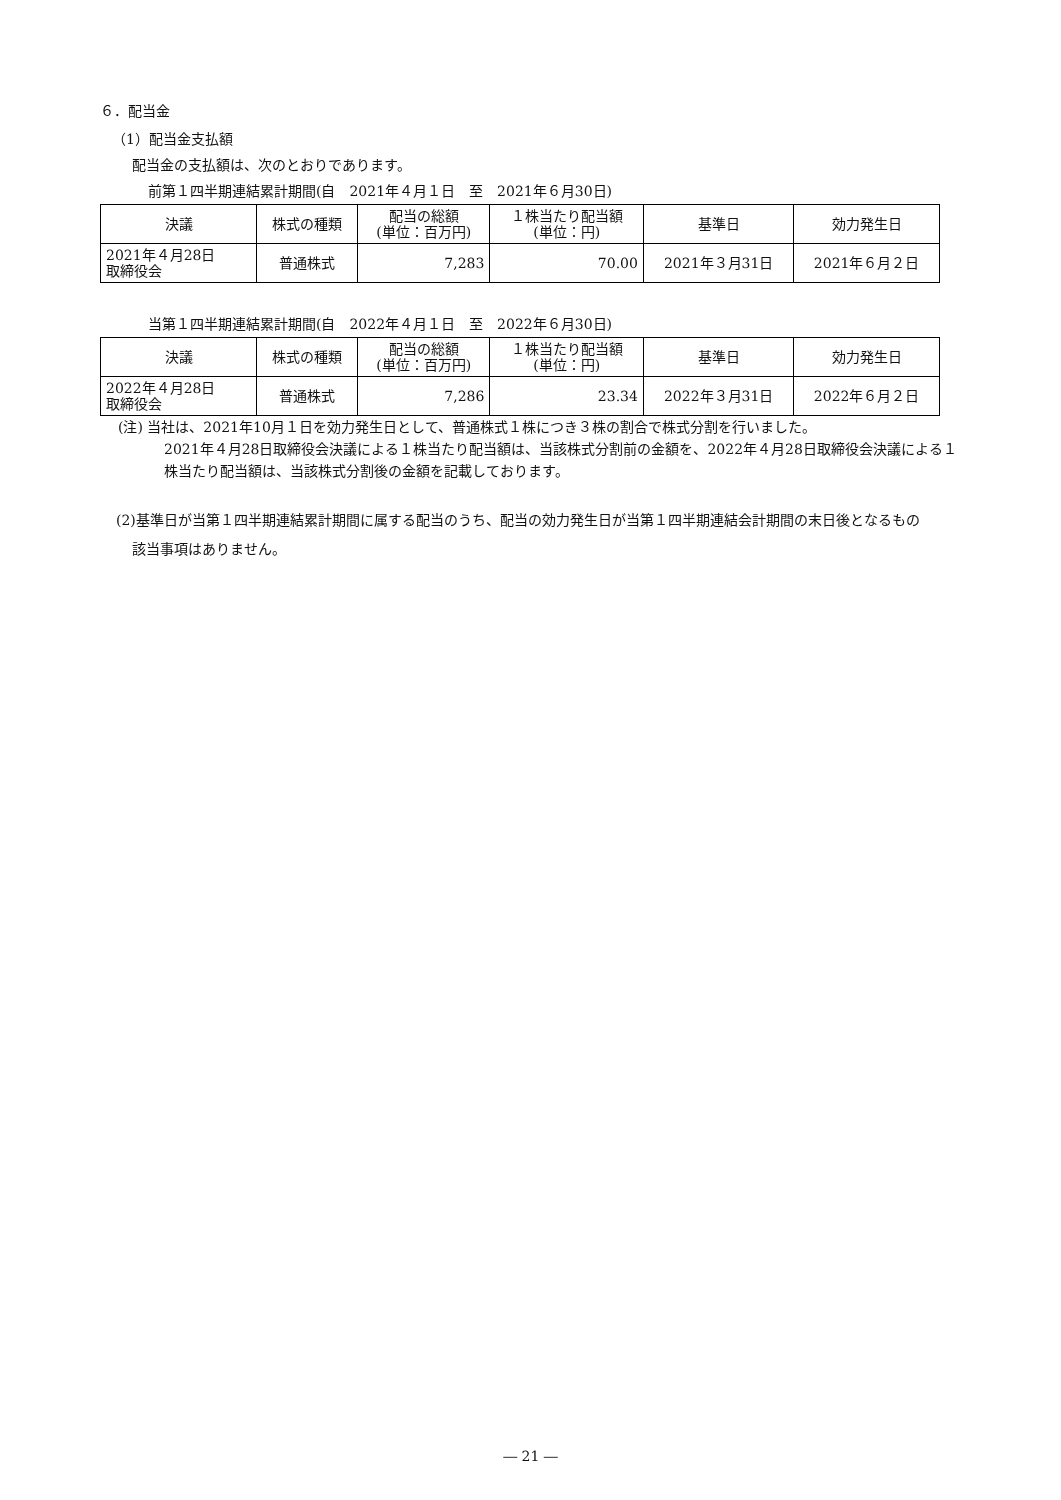６．配当金
（1）配当金支払額
配当金の支払額は、次のとおりであります。
前第１四半期連結累計期間(自　2021年４月１日　至　2021年６月30日)
| 決議 | 株式の種類 | 配当の総額 (単位：百万円) | １株当たり配当額 (単位：円) | 基準日 | 効力発生日 |
| --- | --- | --- | --- | --- | --- |
| 2021年４月28日 取締役会 | 普通株式 | 7,283 | 70.00 | 2021年３月31日 | 2021年６月２日 |
当第１四半期連結累計期間(自　2022年４月１日　至　2022年６月30日)
| 決議 | 株式の種類 | 配当の総額 (単位：百万円) | １株当たり配当額 (単位：円) | 基準日 | 効力発生日 |
| --- | --- | --- | --- | --- | --- |
| 2022年４月28日 取締役会 | 普通株式 | 7,286 | 23.34 | 2022年３月31日 | 2022年６月２日 |
(注) 当社は、2021年10月１日を効力発生日として、普通株式１株につき３株の割合で株式分割を行いました。
2021年４月28日取締役会決議による１株当たり配当額は、当該株式分割前の金額を、2022年４月28日取締役会決議による１株当たり配当額は、当該株式分割後の金額を記載しております。
(2)基準日が当第１四半期連結累計期間に属する配当のうち、配当の効力発生日が当第１四半期連結会計期間の末日後となるもの
該当事項はありません。
― 21 ―